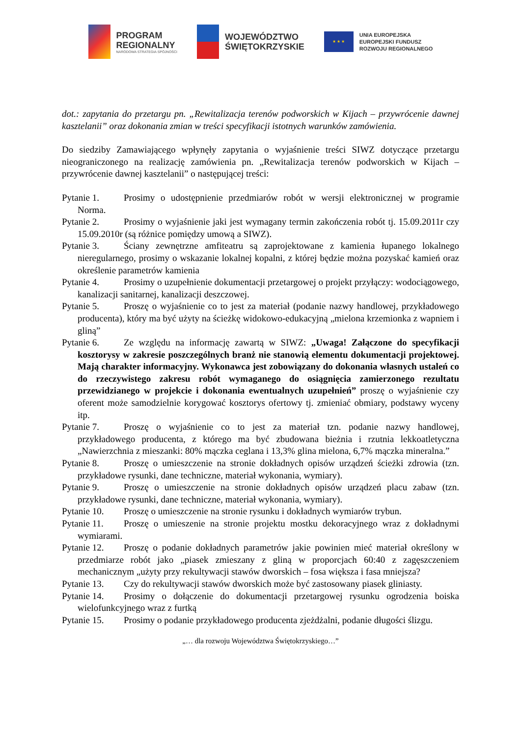PROGRAM
REGIONALNY
NARODOWA STRATEGIA SPÓJNOŚCI
WOJEWÓDZTWO
ŚWIĘTOKRZYSKIE
★ ★ ★
UNIA EUROPEJSKA
EUROPEJSKI FUNDUSZ
ROZWOJU REGIONALNEGO
dot.: zapytania do przetargu pn. „Rewitalizacja terenów podworskich w Kijach – przywrócenie dawnej kasztelanii” oraz dokonania zmian w treści specyfikacji istotnych warunków zamówienia.
Do siedziby Zamawiającego wpłynęły zapytania o wyjaśnienie treści SIWZ dotyczące przetargu nieograniczonego na realizację zamówienia pn. „Rewitalizacja terenów podworskich w Kijach – przywrócenie dawnej kasztelanii” o następującej treści:
Pytanie 1. Prosimy o udostępnienie przedmiarów robót w wersji elektronicznej w programie Norma.
Pytanie 2. Prosimy o wyjaśnienie jaki jest wymagany termin zakończenia robót tj. 15.09.2011r czy 15.09.2010r (są różnice pomiędzy umową a SIWZ).
Pytanie 3. Ściany zewnętrzne amfiteatru są zaprojektowane z kamienia łupanego lokalnego nieregularnego, prosimy o wskazanie lokalnej kopalni, z której będzie można pozyskać kamień oraz określenie parametrów kamienia
Pytanie 4. Prosimy o uzupełnienie dokumentacji przetargowej o projekt przyłączy: wodociągowego, kanalizacji sanitarnej, kanalizacji deszczowej.
Pytanie 5. Proszę o wyjaśnienie co to jest za materiał (podanie nazwy handlowej, przykładowego producenta), który ma być użyty na ścieżkę widokowo-edukacyjną „mielona krzemionka z wapniem i gliną”
Pytanie 6. Ze względu na informację zawartą w SIWZ: „Uwaga! Załączone do specyfikacji kosztorysy w zakresie poszczególnych branż nie stanowią elementu dokumentacji projektowej. Mają charakter informacyjny. Wykonawca jest zobowiązany do dokonania własnych ustaleń co do rzeczywistego zakresu robót wymaganego do osiągnięcia zamierzonego rezultatu przewidzianego w projekcie i dokonania ewentualnych uzupełnień” proszę o wyjaśnienie czy oferent może samodzielnie korygować kosztorys ofertowy tj. zmieniać obmiary, podstawy wyceny itp.
Pytanie 7. Proszę o wyjaśnienie co to jest za materiał tzn. podanie nazwy handlowej, przykładowego producenta, z którego ma być zbudowana bieżnia i rzutnia lekkoatletyczna „Nawierzchnia z mieszanki: 80% mączka ceglana i 13,3% glina mielona, 6,7% mączka mineralna.”
Pytanie 8. Proszę o umieszczenie na stronie dokładnych opisów urządzeń ścieżki zdrowia (tzn. przykładowe rysunki, dane techniczne, materiał wykonania, wymiary).
Pytanie 9. Proszę o umieszczenie na stronie dokładnych opisów urządzeń placu zabaw (tzn. przykładowe rysunki, dane techniczne, materiał wykonania, wymiary).
Pytanie 10. Proszę o umieszczenie na stronie rysunku i dokładnych wymiarów trybun.
Pytanie 11. Proszę o umieszenie na stronie projektu mostku dekoracyjnego wraz z dokładnymi wymiarami.
Pytanie 12. Proszę o podanie dokładnych parametrów jakie powinien mieć materiał określony w przedmiarze robót jako „piasek zmieszany z gliną w proporcjach 60:40 z zagęszczeniem mechanicznym „użyty przy rekultywacji stawów dworskich – fosa większa i fasa mniejsza?
Pytanie 13. Czy do rekultywacji stawów dworskich może być zastosowany piasek gliniasty.
Pytanie 14. Prosimy o dołączenie do dokumentacji przetargowej rysunku ogrodzenia boiska wielofunkcyjnego wraz z furtką
Pytanie 15. Prosimy o podanie przykładowego producenta zjeżdżalni, podanie długości ślizgu.
„… dla rozwoju Województwa Świętokrzyskiego…”